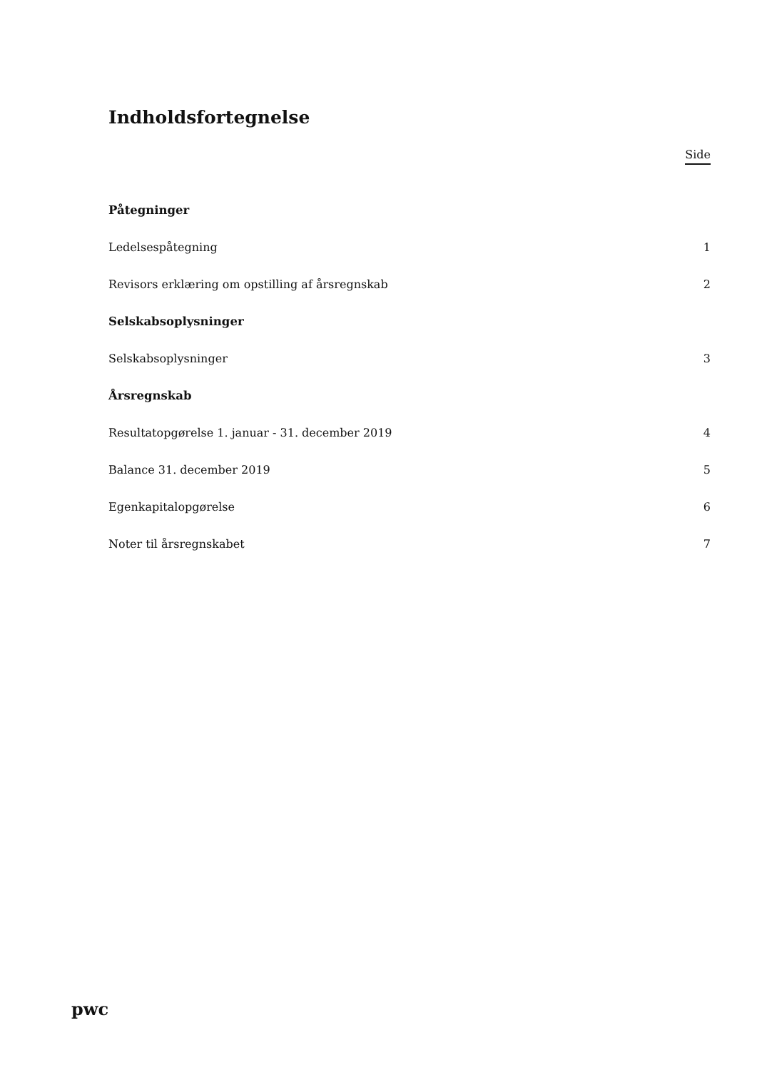Indholdsfortegnelse
Side
| Påtegninger | |
| Ledelsespåtegning | 1 |
| Revisors erklæring om opstilling af årsregnskab | 2 |
| Selskabsoplysninger | |
| Selskabsoplysninger | 3 |
| Årsregnskab | |
| Resultatopgørelse 1. januar - 31. december 2019 | 4 |
| Balance 31. december 2019 | 5 |
| Egenkapitalopgørelse | 6 |
| Noter til årsregnskabet | 7 |
pwc